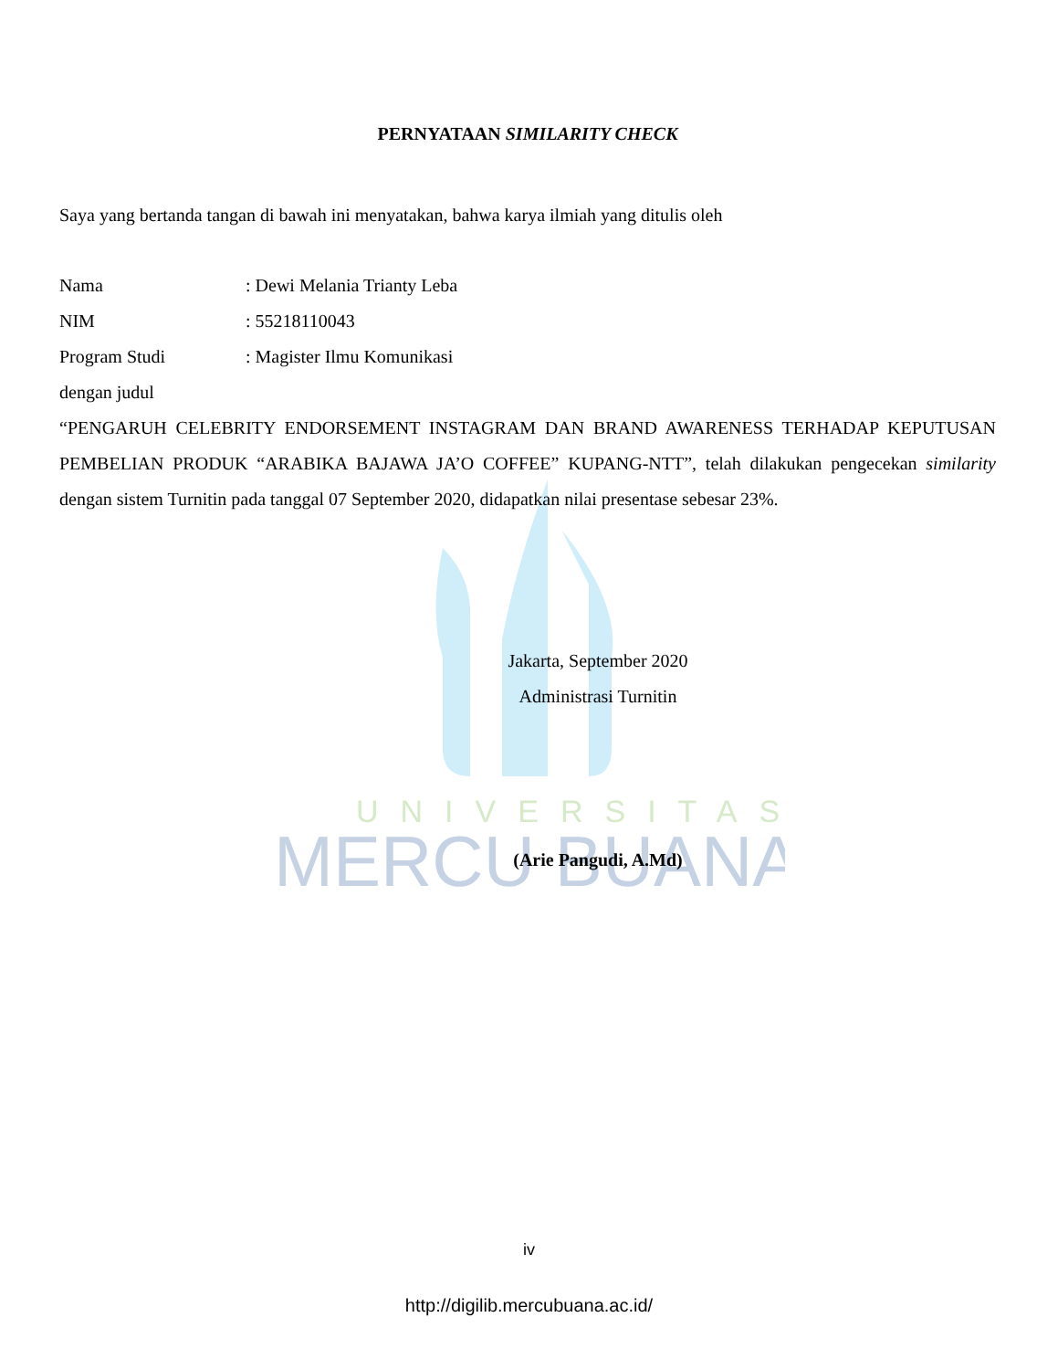UNIVERSITAS
MERCU BUANA
PERNYATAAN SIMILARITY CHECK
Saya yang bertanda tangan di bawah ini menyatakan, bahwa karya ilmiah yang ditulis oleh
| Nama | : Dewi Melania Trianty Leba |
| NIM | : 55218110043 |
| Program Studi | : Magister Ilmu Komunikasi |
dengan judul
“PENGARUH CELEBRITY ENDORSEMENT INSTAGRAM DAN BRAND AWARENESS TERHADAP KEPUTUSAN PEMBELIAN PRODUK “ARABIKA BAJAWA JA’O COFFEE” KUPANG-NTT”, telah dilakukan pengecekan similarity dengan sistem Turnitin pada tanggal 07 September 2020, didapatkan nilai presentase sebesar 23%.
Jakarta, September 2020
Administrasi Turnitin
(Arie Pangudi, A.Md)
iv
http://digilib.mercubuana.ac.id/